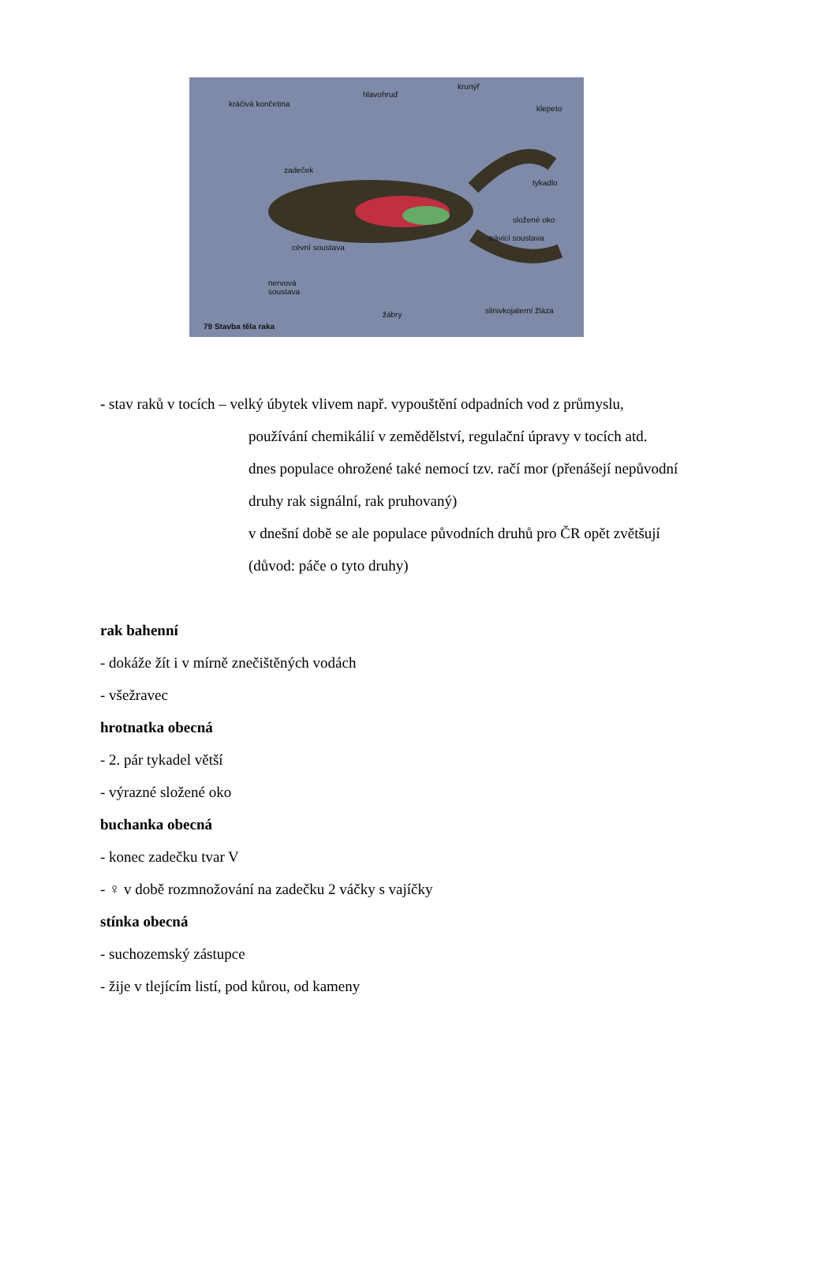kráčivá končetina
hlavohruď
krunýř
klepeto
zadeček
tykadlo
složené oko
trávicí soustava
cévní soustava
nervová
soustava
žábry slinivkojaterní žláza
79 Stavba těla raka
- stav raků v tocích – velký úbytek vlivem např. vypouštění odpadních vod z průmyslu,
používání chemikálií v zemědělství, regulační úpravy v tocích atd.
dnes populace ohrožené také nemocí tzv. račí mor (přenášejí nepůvodní
druhy rak signální, rak pruhovaný)
v dnešní době se ale populace původních druhů pro ČR opět zvětšují
(důvod: páče o tyto druhy)
rak bahenní
- dokáže žít i v mírně znečištěných vodách
- všežravec
hrotnatka obecná
- 2. pár tykadel větší
- výrazné složené oko
buchanka obecná
- konec zadečku tvar V
- ♀ v době rozmnožování na zadečku 2 váčky s vajíčky
stínka obecná
- suchozemský zástupce
- žije v tlejícím listí, pod kůrou, od kameny